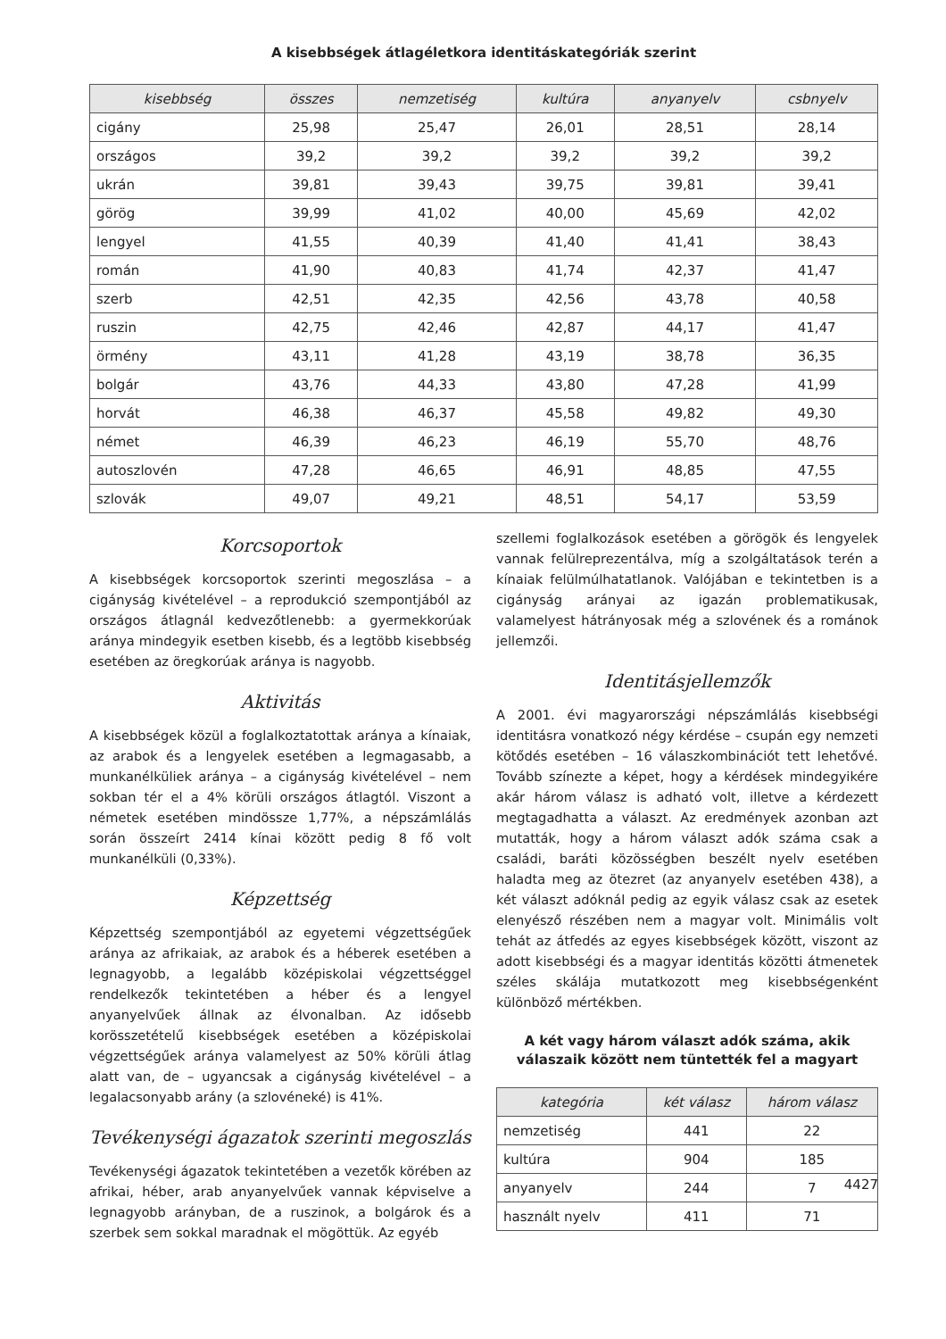A kisebbségek átlagéletkora identitáskategóriák szerint
| kisebbség | összes | nemzetiség | kultúra | anyanyelv | csbnyelv |
| --- | --- | --- | --- | --- | --- |
| cigány | 25,98 | 25,47 | 26,01 | 28,51 | 28,14 |
| országos | 39,2 | 39,2 | 39,2 | 39,2 | 39,2 |
| ukrán | 39,81 | 39,43 | 39,75 | 39,81 | 39,41 |
| görög | 39,99 | 41,02 | 40,00 | 45,69 | 42,02 |
| lengyel | 41,55 | 40,39 | 41,40 | 41,41 | 38,43 |
| román | 41,90 | 40,83 | 41,74 | 42,37 | 41,47 |
| szerb | 42,51 | 42,35 | 42,56 | 43,78 | 40,58 |
| ruszin | 42,75 | 42,46 | 42,87 | 44,17 | 41,47 |
| örmény | 43,11 | 41,28 | 43,19 | 38,78 | 36,35 |
| bolgár | 43,76 | 44,33 | 43,80 | 47,28 | 41,99 |
| horvát | 46,38 | 46,37 | 45,58 | 49,82 | 49,30 |
| német | 46,39 | 46,23 | 46,19 | 55,70 | 48,76 |
| autoszlovén | 47,28 | 46,65 | 46,91 | 48,85 | 47,55 |
| szlovák | 49,07 | 49,21 | 48,51 | 54,17 | 53,59 |
Korcsoportok
A kisebbségek korcsoportok szerinti megoszlása – a cigányság kivételével – a reprodukció szempontjából az országos átlagnál kedvezőtlenebb: a gyermekkorúak aránya mindegyik esetben kisebb, és a legtöbb kisebbség esetében az öregkorúak aránya is nagyobb.
Aktivitás
A kisebbségek közül a foglalkoztatottak aránya a kínaiak, az arabok és a lengyelek esetében a legmagasabb, a munkanélküliek aránya – a cigányság kivételével – nem sokban tér el a 4% körüli országos átlagtól. Viszont a németek esetében mindössze 1,77%, a népszámlálás során összeírt 2414 kínai között pedig 8 fő volt munkanélküli (0,33%).
Képzettség
Képzettség szempontjából az egyetemi végzettségűek aránya az afrikaiak, az arabok és a héberek esetében a legnagyobb, a legalább középiskolai végzettséggel rendelkezők tekintetében a héber és a lengyel anyanyelvűek állnak az élvonalban. Az idősebb korösszetételű kisebbségek esetében a középiskolai végzettségűek aránya valamelyest az 50% körüli átlag alatt van, de – ugyancsak a cigányság kivételével – a legalacsonyabb arány (a szlovéneké) is 41%.
Tevékenységi ágazatok szerinti megoszlás
Tevékenységi ágazatok tekintetében a vezetők körében az afrikai, héber, arab anyanyelvűek vannak képviselve a legnagyobb arányban, de a ruszinok, a bolgárok és a szerbek sem sokkal maradnak el mögöttük. Az egyéb
szellemi foglalkozások esetében a görögök és lengyelek vannak felülreprezentálva, míg a szolgáltatások terén a kínaiak felülmúlhatatlanok. Valójában e tekintetben is a cigányság arányai az igazán problematikusak, valamelyest hátrányosak még a szlovének és a románok jellemzői.
Identitásjellemzők
A 2001. évi magyarországi népszámlálás kisebbségi identitásra vonatkozó négy kérdése – csupán egy nemzeti kötődés esetében – 16 válaszkombinációt tett lehetővé. Tovább színezte a képet, hogy a kérdések mindegyikére akár három válasz is adható volt, illetve a kérdezett megtagadhatta a választ. Az eredmények azonban azt mutatták, hogy a három választ adók száma csak a családi, baráti közösségben beszélt nyelv esetében haladta meg az ötezret (az anyanyelv esetében 438), a két választ adóknál pedig az egyik válasz csak az esetek elenyésző részében nem a magyar volt. Minimális volt tehát az átfedés az egyes kisebbségek között, viszont az adott kisebbségi és a magyar identitás közötti átmenetek széles skálája mutatkozott meg kisebbségenként különböző mértékben.
A két vagy három választ adók száma, akik válaszaik között nem tüntették fel a magyart
| kategória | két válasz | három válasz |
| --- | --- | --- |
| nemzetiség | 441 | 22 |
| kultúra | 904 | 185 |
| anyanyelv | 244 | 7 |
| használt nyelv | 411 | 71 |
4427